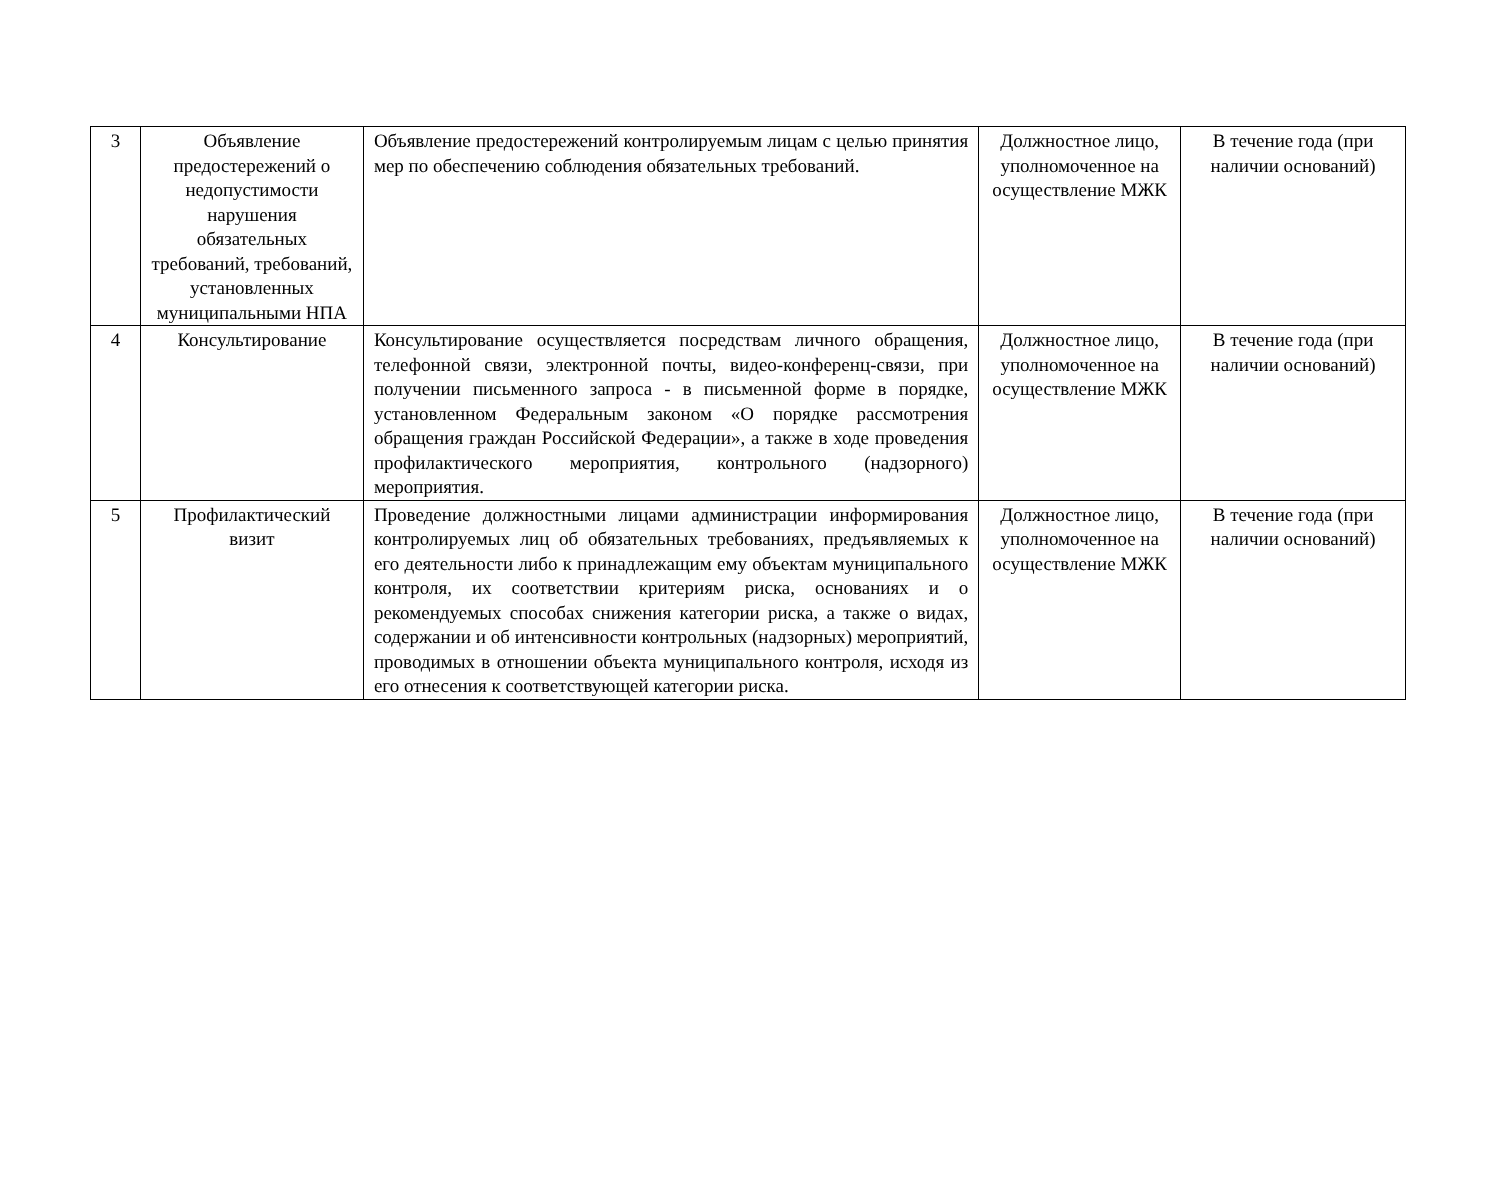| 3 | Объявление предостережений о недопустимости нарушения обязательных требований, требований, установленных муниципальными НПА | Объявление предостережений контролируемым лицам с целью принятия мер по обеспечению соблюдения обязательных требований. | Должностное лицо, уполномоченное на осуществление МЖК | В течение года (при наличии оснований) |
| 4 | Консультирование | Консультирование осуществляется посредствам личного обращения, телефонной связи, электронной почты, видео-конференц-связи, при получении письменного запроса - в письменной форме в порядке, установленном Федеральным законом «О порядке рассмотрения обращения граждан Российской Федерации», а также в ходе проведения профилактического мероприятия, контрольного (надзорного) мероприятия. | Должностное лицо, уполномоченное на осуществление МЖК | В течение года (при наличии оснований) |
| 5 | Профилактический визит | Проведение должностными лицами администрации информирования контролируемых лиц об обязательных требованиях, предъявляемых к его деятельности либо к принадлежащим ему объектам муниципального контроля, их соответствии критериям риска, основаниях и о рекомендуемых способах снижения категории риска, а также о видах, содержании и об интенсивности контрольных (надзорных) мероприятий, проводимых в отношении объекта муниципального контроля, исходя из его отнесения к соответствующей категории риска. | Должностное лицо, уполномоченное на осуществление МЖК | В течение года (при наличии оснований) |